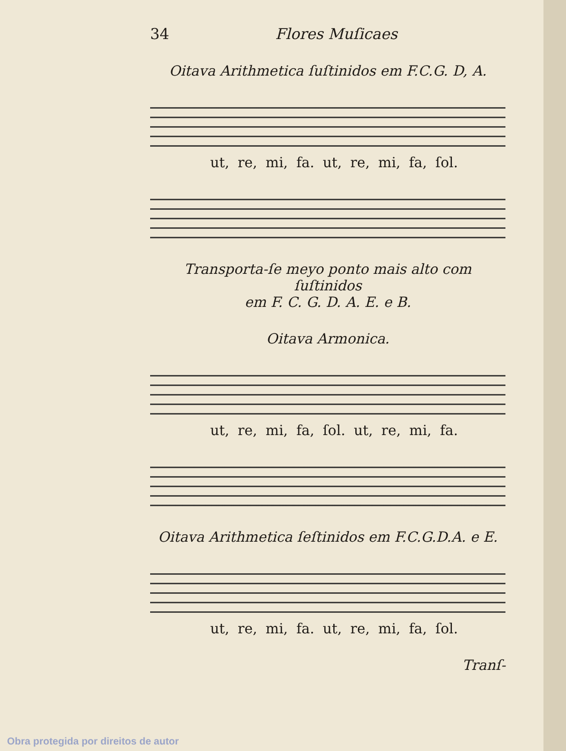34 Flores Muſicaes
Oitava Arithmetica ſuſtinidos em F.C.G. D, A.
ut, re, mi, fa. ut, re, mi, fa, ſol.
Transporta-ſe meyo ponto mais alto com ſuſtinidos
em F. C. G. D. A. E. e B.
Oitava Armonica.
ut, re, mi, fa, ſol. ut, re, mi, fa.
Oitava Arithmetica ſeſtinidos em F.C.G.D.A. e E.
ut, re, mi, fa. ut, re, mi, fa, ſol.
Tranſ-
Obra protegida por direitos de autor